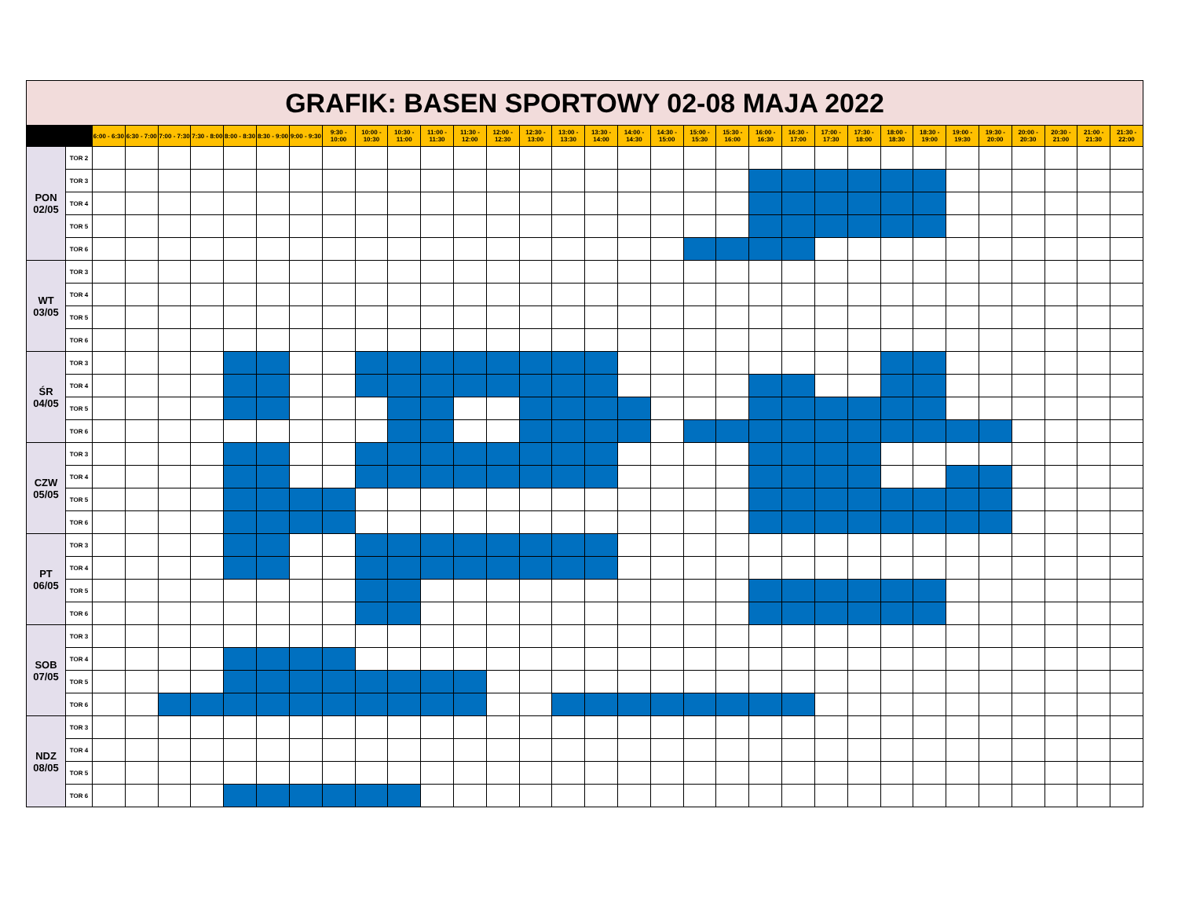| GRAFIK: BASEN SPORTOWY 02-08 MAJA 2022 | | | | | | | | | | | | | | | | | | | | | | | | | | | | | | | | | |
| | | 6:00 - 6:30 | 6:30 - 7:00 | 7:00 - 7:30 | 7:30 - 8:00 | 8:00 - 8:30 | 8:30 - 9:00 | 9:00 - 9:30 | 9:30 - 10:00 | 10:00 - 10:30 | 10:30 - 11:00 | 11:00 - 11:30 | 11:30 - 12:00 | 12:00 - 12:30 | 12:30 - 13:00 | 13:00 - 13:30 | 13:30 - 14:00 | 14:00 - 14:30 | 14:30 - 15:00 | 15:00 - 15:30 | 15:30 - 16:00 | 16:00 - 16:30 | 16:30 - 17:00 | 17:00 - 17:30 | 17:30 - 18:00 | 18:00 - 18:30 | 18:30 - 19:00 | 19:00 - 19:30 | 19:30 - 20:00 | 20:00 - 20:30 | 20:30 - 21:00 | 21:00 - 21:30 | 21:30 - 22:00 |
| PON 02/05 | TOR 2 | | | | | | | | | | | | | | | | | | | | | | | | | | | | | | | | |
| | TOR 3 | | | | | | | | | | | | | | | | | | | | | | | | | | | | | | | | |
| | TOR 4 | | | | | | | | | | | | | | | | | | | | | | | | | | | | | | | | |
| | TOR 5 | | | | | | | | | | | | | | | | | | | | | | | | | | | | | | | | |
| | TOR 6 | | | | | | | | | | | | | | | | | | | | | | | | | | | | | | | | |
| WT 03/05 | TOR 3 | | | | | | | | | | | | | | | | | | | | | | | | | | | | | | | | |
| | TOR 4 | | | | | | | | | | | | | | | | | | | | | | | | | | | | | | | | |
| | TOR 5 | | | | | | | | | | | | | | | | | | | | | | | | | | | | | | | | |
| | TOR 6 | | | | | | | | | | | | | | | | | | | | | | | | | | | | | | | | |
| ŚR 04/05 | TOR 3 | | | | | | | | | | | | | | | | | | | | | | | | | | | | | | | | |
| | TOR 4 | | | | | | | | | | | | | | | | | | | | | | | | | | | | | | | | |
| | TOR 5 | | | | | | | | | | | | | | | | | | | | | | | | | | | | | | | | |
| | TOR 6 | | | | | | | | | | | | | | | | | | | | | | | | | | | | | | | | |
| CZW 05/05 | TOR 3 | | | | | | | | | | | | | | | | | | | | | | | | | | | | | | | | |
| | TOR 4 | | | | | | | | | | | | | | | | | | | | | | | | | | | | | | | | |
| | TOR 5 | | | | | | | | | | | | | | | | | | | | | | | | | | | | | | | | |
| | TOR 6 | | | | | | | | | | | | | | | | | | | | | | | | | | | | | | | | |
| PT 06/05 | TOR 3 | | | | | | | | | | | | | | | | | | | | | | | | | | | | | | | | |
| | TOR 4 | | | | | | | | | | | | | | | | | | | | | | | | | | | | | | | | |
| | TOR 5 | | | | | | | | | | | | | | | | | | | | | | | | | | | | | | | | |
| | TOR 6 | | | | | | | | | | | | | | | | | | | | | | | | | | | | | | | | |
| SOB 07/05 | TOR 3 | | | | | | | | | | | | | | | | | | | | | | | | | | | | | | | | |
| | TOR 4 | | | | | | | | | | | | | | | | | | | | | | | | | | | | | | | | |
| | TOR 5 | | | | | | | | | | | | | | | | | | | | | | | | | | | | | | | | |
| | TOR 6 | | | | | | | | | | | | | | | | | | | | | | | | | | | | | | | | |
| NDZ 08/05 | TOR 3 | | | | | | | | | | | | | | | | | | | | | | | | | | | | | | | | |
| | TOR 4 | | | | | | | | | | | | | | | | | | | | | | | | | | | | | | | | |
| | TOR 5 | | | | | | | | | | | | | | | | | | | | | | | | | | | | | | | | |
| | TOR 6 | | | | | | | | | | | | | | | | | | | | | | | | | | | | | | | | |